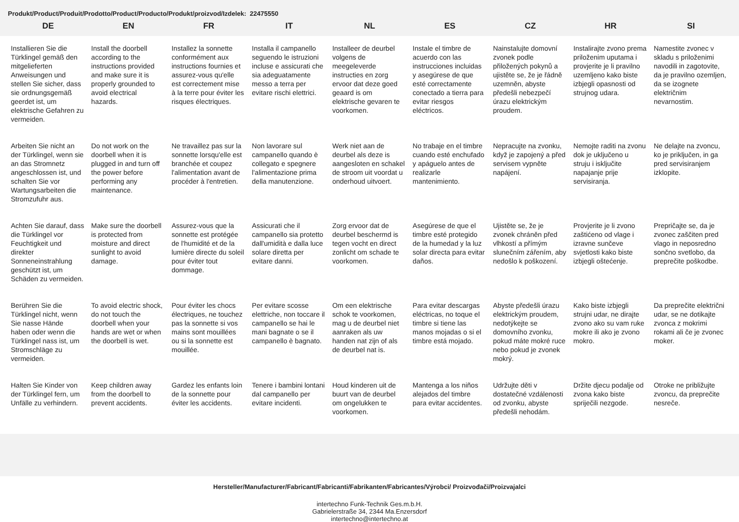Produkt/Product/Produit/Prodotto/Product/Producto/Produkt/proizvod/Izdelek: 22475550
| DE | EN | FR | IT | NL | ES | CZ | HR | SI |
| --- | --- | --- | --- | --- | --- | --- | --- | --- |
| Installieren Sie die Türklingel gemäß den mitgelieferten Anweisungen und stellen Sie sicher, dass sie ordnungsgemäß geerdet ist, um elektrische Gefahren zu vermeiden. | Install the doorbell according to the instructions provided and make sure it is properly grounded to avoid electrical hazards. | Installez la sonnette conformément aux instructions fournies et assurez-vous qu'elle est correctement mise à la terre pour éviter les risques électriques. | Installa il campanello seguendo le istruzioni incluse e assicurati che sia adeguatamente messo a terra per evitare rischi elettrici. | Installeer de deurbel volgens de meegeleverde instructies en zorg ervoor dat deze goed geaard is om elektrische gevaren te voorkomen. | Instale el timbre de acuerdo con las instrucciones incluidas y asegúrese de que esté correctamente conectado a tierra para evitar riesgos eléctricos. | Nainstalujte domovní zvonek podle přiložených pokynů a ujistěte se, že je řádně uzemněn, abyste předešli nebezpečí úrazu elektrickým proudem. | Instalirajte zvono prema priloženim uputama i provjerite je li pravilno uzemljeno kako biste izbjegli opasnosti od strujnog udara. | Namestite zvonec v skladu s priloženimi navodili in zagotovite, da je pravilno ozemljen, da se izognete električnim nevarnostim. |
| Arbeiten Sie nicht an der Türklingel, wenn sie an das Stromnetz angeschlossen ist, und schalten Sie vor Wartungsarbeiten die Stromzufuhr aus. | Do not work on the doorbell when it is plugged in and turn off the power before performing any maintenance. | Ne travaillez pas sur la sonnette lorsqu'elle est branchée et coupez l'alimentation avant de procéder à l'entretien. | Non lavorare sul campanello quando è collegato e spegnere l'alimentazione prima della manutenzione. | Werk niet aan de deurbel als deze is aangesloten en schakel de stroom uit voordat u onderhoud uitvoert. | No trabaje en el timbre cuando esté enchufado y apáguelo antes de realizarle mantenimiento. | Nepracujte na zvonku, když je zapojený a před servisem vypněte napájení. | Nemojte raditi na zvonu dok je uključeno u struju i isključite napajanje prije servisiranja. | Ne delajte na zvoncu, ko je priključen, in ga pred servisiranjem izklopite. |
| Achten Sie darauf, dass die Türklingel vor Feuchtigkeit und direkter Sonneneinstrahlung geschützt ist, um Schäden zu vermeiden. | Make sure the doorbell is protected from moisture and direct sunlight to avoid damage. | Assurez-vous que la sonnette est protégée de l'humidité et de la lumière directe du soleil pour éviter tout dommage. | Assicurati che il campanello sia protetto dall'umidità e dalla luce solare diretta per evitare danni. | Zorg ervoor dat de deurbel beschermd is tegen vocht en direct zonlicht om schade te voorkomen. | Asegúrese de que el timbre esté protegido de la humedad y la luz solar directa para evitar daños. | Ujistěte se, že je zvonek chráněn před vlhkostí a přímým slunečním zářením, aby nedošlo k poškození. | Provjerite je li zvono zaštićeno od vlage i izravne sunčeve svjetlosti kako biste izbjegli oštećenje. | Prepričajte se, da je zvonec zaščiten pred vlago in neposredno sončno svetlobo, da preprečite poškodbe. |
| Berühren Sie die Türklingel nicht, wenn Sie nasse Hände haben oder wenn die Türklingel nass ist, um Stromschläge zu vermeiden. | To avoid electric shock, do not touch the doorbell when your hands are wet or when the doorbell is wet. | Pour éviter les chocs électriques, ne touchez pas la sonnette si vos mains sont mouillées ou si la sonnette est mouillée. | Per evitare scosse elettriche, non toccare il campanello se hai le mani bagnate o se il campanello è bagnato. | Om een elektrische schok te voorkomen, mag u de deurbel niet aanraken als uw handen nat zijn of als de deurbel nat is. | Para evitar descargas eléctricas, no toque el timbre si tiene las manos mojadas o si el timbre está mojado. | Abyste předešli úrazu elektrickým proudem, nedotýkejte se domovního zvonku, pokud máte mokré ruce nebo pokud je zvonek mokrý. | Kako biste izbjegli strujni udar, ne dirajte zvono ako su vam ruke mokre ili ako je zvono mokro. | Da preprečite električni udar, se ne dotikajte zvonca z mokrimi rokami ali če je zvonec moker. |
| Halten Sie Kinder von der Türklingel fern, um Unfälle zu verhindern. | Keep children away from the doorbell to prevent accidents. | Gardez les enfants loin de la sonnette pour éviter les accidents. | Tenere i bambini lontani dal campanello per evitare incidenti. | Houd kinderen uit de buurt van de deurbel om ongelukken te voorkomen. | Mantenga a los niños alejados del timbre para evitar accidentes. | Udržujte děti v dostatečné vzdálenosti od zvonku, abyste předešli nehodám. | Držite djecu podalje od zvona kako biste spriječili nezgode. | Otroke ne približujte zvoncu, da preprečite nesreče. |
Hersteller/Manufacturer/Fabricant/Fabricanti/Fabrikanten/Fabricantes/Výrobci/ Proizvođači/Proizvajalci
intertechno Funk-Technik Ges.m.b.H.
Gabrielerstraße 34, 2344 Ma.Enzersdorf
intertechno@intertechno.at